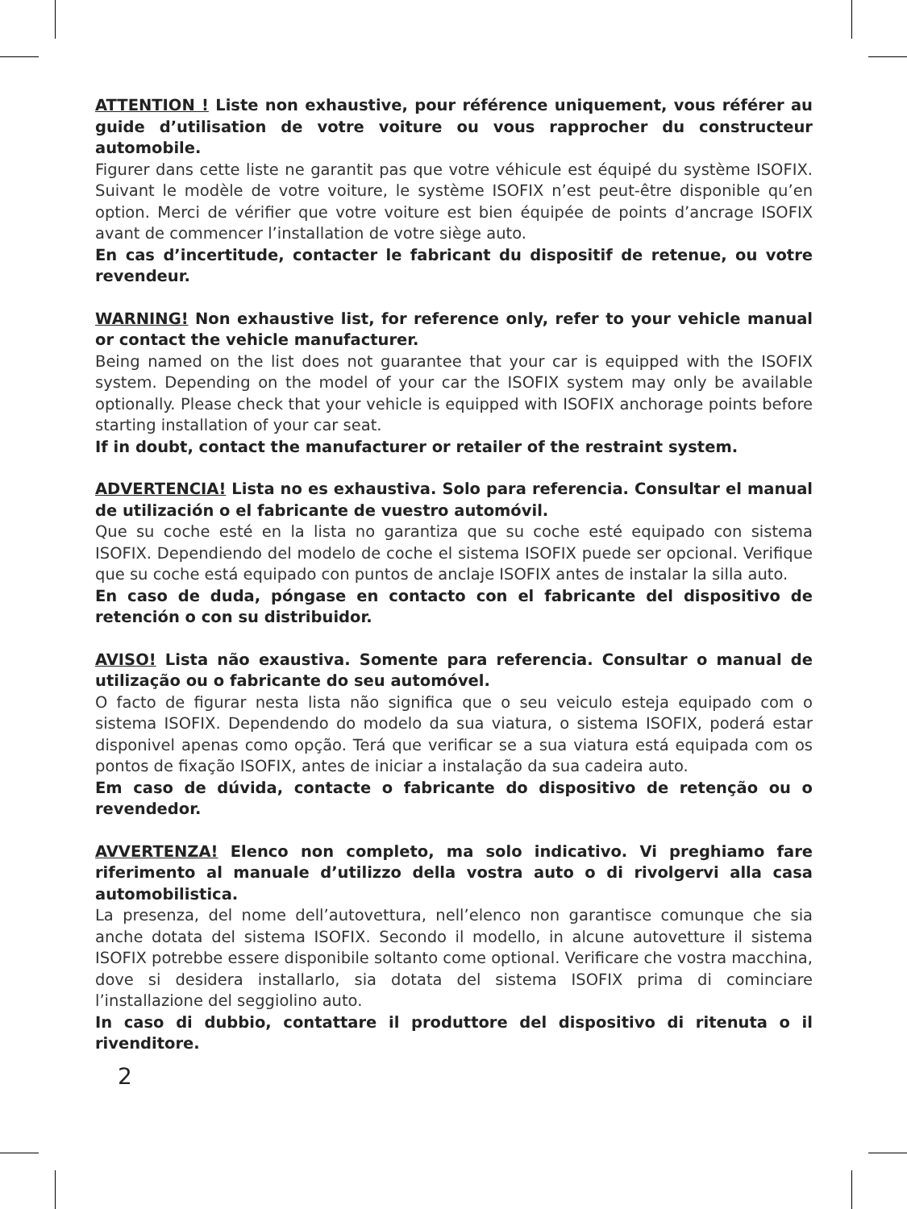ATTENTION ! Liste non exhaustive, pour référence uniquement, vous référer au guide d’utilisation de votre voiture ou vous rapprocher du constructeur automobile.
Figurer dans cette liste ne garantit pas que votre véhicule est équipé du système ISOFIX. Suivant le modèle de votre voiture, le système ISOFIX n’est peut-être disponible qu’en option. Merci de vérifier que votre voiture est bien équipée de points d’ancrage ISOFIX avant de commencer l’installation de votre siège auto.
En cas d’incertitude, contacter le fabricant du dispositif de retenue, ou votre revendeur.
WARNING! Non exhaustive list, for reference only, refer to your vehicle manual or contact the vehicle manufacturer.
Being named on the list does not guarantee that your car is equipped with the ISOFIX system. Depending on the model of your car the ISOFIX system may only be available optionally. Please check that your vehicle is equipped with ISOFIX anchorage points before starting installation of your car seat.
If in doubt, contact the manufacturer or retailer of the restraint system.
ADVERTENCIA! Lista no es exhaustiva. Solo para referencia. Consultar el manual de utilización o el fabricante de vuestro automóvil.
Que su coche esté en la lista no garantiza que su coche esté equipado con sistema ISOFIX. Dependiendo del modelo de coche el sistema ISOFIX puede ser opcional. Verifique que su coche está equipado con puntos de anclaje ISOFIX antes de instalar la silla auto.
En caso de duda, póngase en contacto con el fabricante del dispositivo de retención o con su distribuidor.
AVISO! Lista não exaustiva. Somente para referencia. Consultar o manual de utilização ou o fabricante do seu automóvel.
O facto de figurar nesta lista não significa que o seu veiculo esteja equipado com o sistema ISOFIX. Dependendo do modelo da sua viatura, o sistema ISOFIX, poderá estar disponivel apenas como opção. Terá que verificar se a sua viatura está equipada com os pontos de fixação ISOFIX, antes de iniciar a instalação da sua cadeira auto.
Em caso de dúvida, contacte o fabricante do dispositivo de retenção ou o revendedor.
AVVERTENZA! Elenco non completo, ma solo indicativo. Vi preghiamo fare riferimento al manuale d’utilizzo della vostra auto o di rivolgervi alla casa automobilistica.
La presenza, del nome dell’autovettura, nell’elenco non garantisce comunque che sia anche dotata del sistema ISOFIX. Secondo il modello, in alcune autovetture il sistema ISOFIX potrebbe essere disponibile soltanto come optional. Verificare che vostra macchina, dove si desidera installarlo, sia dotata del sistema ISOFIX prima di cominciare l’installazione del seggiolino auto.
In caso di dubbio, contattare il produttore del dispositivo di ritenuta o il rivenditore.
2